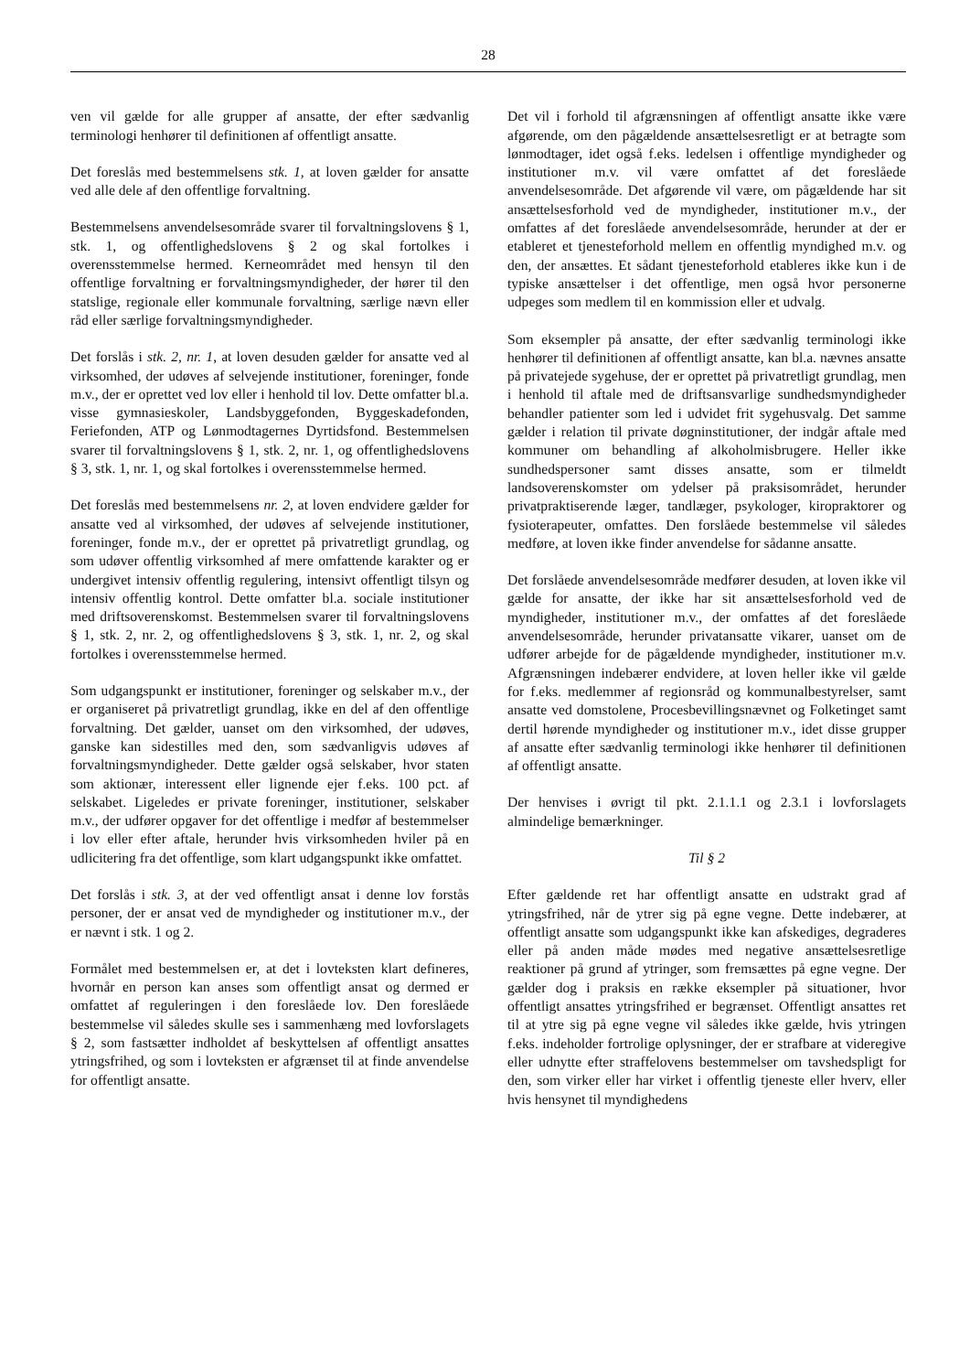28
ven vil gælde for alle grupper af ansatte, der efter sædvanlig terminologi henhører til definitionen af offentligt ansatte.
Det foreslås med bestemmelsens stk. 1, at loven gælder for ansatte ved alle dele af den offentlige forvaltning.
Bestemmelsens anvendelsesområde svarer til forvaltningslovens § 1, stk. 1, og offentlighedslovens § 2 og skal fortolkes i overensstemmelse hermed. Kerneområdet med hensyn til den offentlige forvaltning er forvaltningsmyndigheder, der hører til den statslige, regionale eller kommunale forvaltning, særlige nævn eller råd eller særlige forvaltningsmyndigheder.
Det forslås i stk. 2, nr. 1, at loven desuden gælder for ansatte ved al virksomhed, der udøves af selvejende institutioner, foreninger, fonde m.v., der er oprettet ved lov eller i henhold til lov. Dette omfatter bl.a. visse gymnasieskoler, Landsbyggefonden, Byggeskadefonden, Feriefonden, ATP og Lønmodtagernes Dyrtidsfond. Bestemmelsen svarer til forvaltningslovens § 1, stk. 2, nr. 1, og offentlighedslovens § 3, stk. 1, nr. 1, og skal fortolkes i overensstemmelse hermed.
Det foreslås med bestemmelsens nr. 2, at loven endvidere gælder for ansatte ved al virksomhed, der udøves af selvejende institutioner, foreninger, fonde m.v., der er oprettet på privatretligt grundlag, og som udøver offentlig virksomhed af mere omfattende karakter og er undergivet intensiv offentlig regulering, intensivt offentligt tilsyn og intensiv offentlig kontrol. Dette omfatter bl.a. sociale institutioner med driftsoverenskomst. Bestemmelsen svarer til forvaltningslovens § 1, stk. 2, nr. 2, og offentlighedslovens § 3, stk. 1, nr. 2, og skal fortolkes i overensstemmelse hermed.
Som udgangspunkt er institutioner, foreninger og selskaber m.v., der er organiseret på privatretligt grundlag, ikke en del af den offentlige forvaltning. Det gælder, uanset om den virksomhed, der udøves, ganske kan sidestilles med den, som sædvanligvis udøves af forvaltningsmyndigheder. Dette gælder også selskaber, hvor staten som aktionær, interessent eller lignende ejer f.eks. 100 pct. af selskabet. Ligeledes er private foreninger, institutioner, selskaber m.v., der udfører opgaver for det offentlige i medfør af bestemmelser i lov eller efter aftale, herunder hvis virksomheden hviler på en udlicitering fra det offentlige, som klart udgangspunkt ikke omfattet.
Det forslås i stk. 3, at der ved offentligt ansat i denne lov forstås personer, der er ansat ved de myndigheder og institutioner m.v., der er nævnt i stk. 1 og 2.
Formålet med bestemmelsen er, at det i lovteksten klart defineres, hvornår en person kan anses som offentligt ansat og dermed er omfattet af reguleringen i den foreslåede lov. Den foreslåede bestemmelse vil således skulle ses i sammenhæng med lovforslagets § 2, som fastsætter indholdet af beskyttelsen af offentligt ansattes ytringsfrihed, og som i lovteksten er afgrænset til at finde anvendelse for offentligt ansatte.
Det vil i forhold til afgrænsningen af offentligt ansatte ikke være afgørende, om den pågældende ansættelsesretligt er at betragte som lønmodtager, idet også f.eks. ledelsen i offentlige myndigheder og institutioner m.v. vil være omfattet af det foreslåede anvendelsesområde. Det afgørende vil være, om pågældende har sit ansættelsesforhold ved de myndigheder, institutioner m.v., der omfattes af det foreslåede anvendelsesområde, herunder at der er etableret et tjenesteforhold mellem en offentlig myndighed m.v. og den, der ansættes. Et sådant tjenesteforhold etableres ikke kun i de typiske ansættelser i det offentlige, men også hvor personerne udpeges som medlem til en kommission eller et udvalg.
Som eksempler på ansatte, der efter sædvanlig terminologi ikke henhører til definitionen af offentligt ansatte, kan bl.a. nævnes ansatte på privatejede sygehuse, der er oprettet på privatretligt grundlag, men i henhold til aftale med de driftsansvarlige sundhedsmyndigheder behandler patienter som led i udvidet frit sygehusvalg. Det samme gælder i relation til private døgninstitutioner, der indgår aftale med kommuner om behandling af alkoholmisbrugere. Heller ikke sundhedspersoner samt disses ansatte, som er tilmeldt landsoverenskomster om ydelser på praksisområdet, herunder privatpraktiserende læger, tandlæger, psykologer, kiropraktorer og fysioterapeuter, omfattes. Den forslåede bestemmelse vil således medføre, at loven ikke finder anvendelse for sådanne ansatte.
Det forslåede anvendelsesområde medfører desuden, at loven ikke vil gælde for ansatte, der ikke har sit ansættelsesforhold ved de myndigheder, institutioner m.v., der omfattes af det foreslåede anvendelsesområde, herunder privatansatte vikarer, uanset om de udfører arbejde for de pågældende myndigheder, institutioner m.v. Afgrænsningen indebærer endvidere, at loven heller ikke vil gælde for f.eks. medlemmer af regionsråd og kommunalbestyrelser, samt ansatte ved domstolene, Procesbevillingsnævnet og Folketinget samt dertil hørende myndigheder og institutioner m.v., idet disse grupper af ansatte efter sædvanlig terminologi ikke henhører til definitionen af offentligt ansatte.
Der henvises i øvrigt til pkt. 2.1.1.1 og 2.3.1 i lovforslagets almindelige bemærkninger.
Til § 2
Efter gældende ret har offentligt ansatte en udstrakt grad af ytringsfrihed, når de ytrer sig på egne vegne. Dette indebærer, at offentligt ansatte som udgangspunkt ikke kan afskediges, degraderes eller på anden måde mødes med negative ansættelsesretlige reaktioner på grund af ytringer, som fremsættes på egne vegne. Der gælder dog i praksis en række eksempler på situationer, hvor offentligt ansattes ytringsfrihed er begrænset. Offentligt ansattes ret til at ytre sig på egne vegne vil således ikke gælde, hvis ytringen f.eks. indeholder fortrolige oplysninger, der er strafbare at videregive eller udnytte efter straffelovens bestemmelser om tavshedspligt for den, som virker eller har virket i offentlig tjeneste eller hverv, eller hvis hensynet til myndighedens